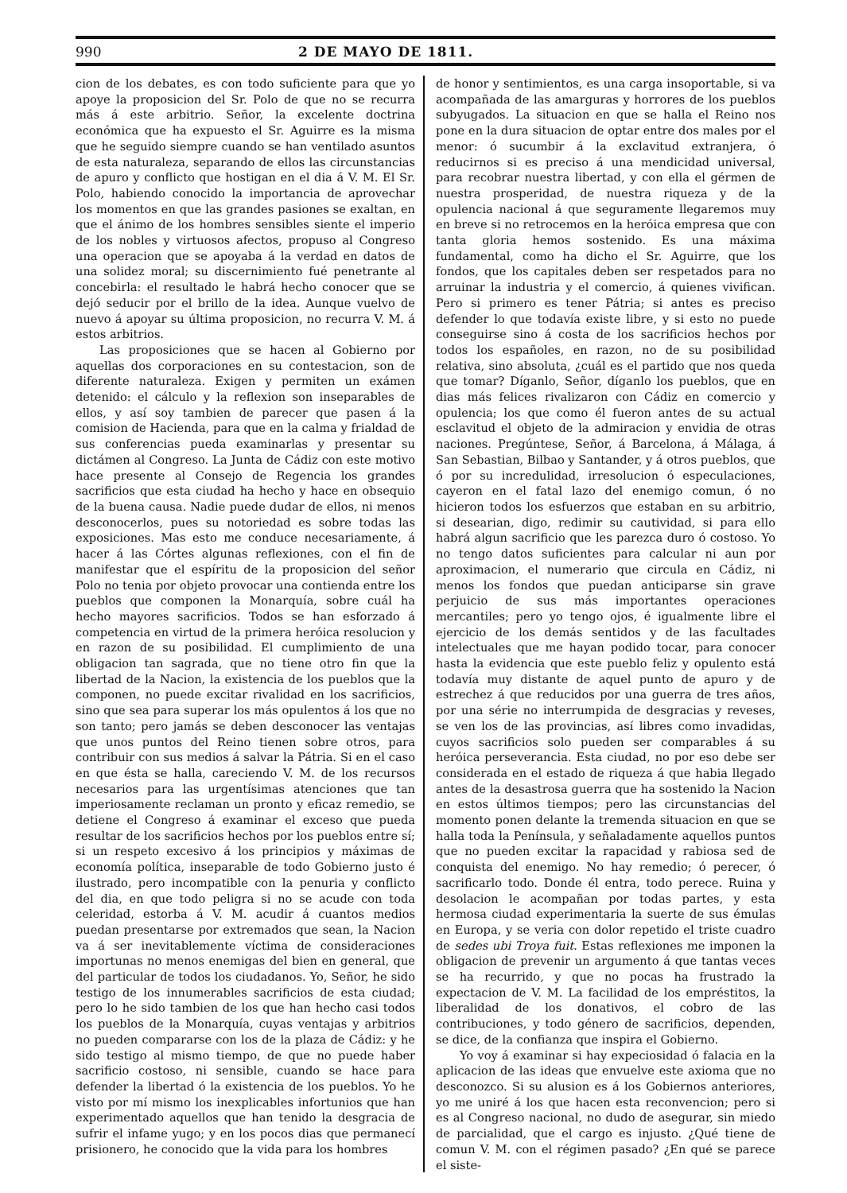990 2 DE MAYO DE 1811.
cion de los debates, es con todo suficiente para que yo apoye la proposicion del Sr. Polo de que no se recurra más á este arbitrio. Señor, la excelente doctrina económica que ha expuesto el Sr. Aguirre es la misma que he seguido siempre cuando se han ventilado asuntos de esta naturaleza, separando de ellos las circunstancias de apuro y conflicto que hostigan en el dia á V. M. El Sr. Polo, habiendo conocido la importancia de aprovechar los momentos en que las grandes pasiones se exaltan, en que el ánimo de los hombres sensibles siente el imperio de los nobles y virtuosos afectos, propuso al Congreso una operacion que se apoyaba á la verdad en datos de una solidez moral; su discernimiento fué penetrante al concebirla: el resultado le habrá hecho conocer que se dejó seducir por el brillo de la idea. Aunque vuelvo de nuevo á apoyar su última proposicion, no recurra V. M. á estos arbitrios.
Las proposiciones que se hacen al Gobierno por aquellas dos corporaciones en su contestacion, son de diferente naturaleza. Exigen y permiten un exámen detenido: el cálculo y la reflexion son inseparables de ellos, y así soy tambien de parecer que pasen á la comision de Hacienda, para que en la calma y frialdad de sus conferencias pueda examinarlas y presentar su dictámen al Congreso. La Junta de Cádiz con este motivo hace presente al Consejo de Regencia los grandes sacrificios que esta ciudad ha hecho y hace en obsequio de la buena causa. Nadie puede dudar de ellos, ni menos desconocerlos, pues su notoriedad es sobre todas las exposiciones. Mas esto me conduce necesariamente, á hacer á las Córtes algunas reflexiones, con el fin de manifestar que el espíritu de la proposicion del señor Polo no tenia por objeto provocar una contienda entre los pueblos que componen la Monarquía, sobre cuál ha hecho mayores sacrificios. Todos se han esforzado á competencia en virtud de la primera heróica resolucion y en razon de su posibilidad. El cumplimiento de una obligacion tan sagrada, que no tiene otro fin que la libertad de la Nacion, la existencia de los pueblos que la componen, no puede excitar rivalidad en los sacrificios, sino que sea para superar los más opulentos á los que no son tanto; pero jamás se deben desconocer las ventajas que unos puntos del Reino tienen sobre otros, para contribuir con sus medios á salvar la Pátria. Si en el caso en que ésta se halla, careciendo V. M. de los recursos necesarios para las urgentísimas atenciones que tan imperiosamente reclaman un pronto y eficaz remedio, se detiene el Congreso á examinar el exceso que pueda resultar de los sacrificios hechos por los pueblos entre sí; si un respeto excesivo á los principios y máximas de economía política, inseparable de todo Gobierno justo é ilustrado, pero incompatible con la penuria y conflicto del dia, en que todo peligra si no se acude con toda celeridad, estorba á V. M. acudir á cuantos medios puedan presentarse por extremados que sean, la Nacion va á ser inevitablemente víctima de consideraciones importunas no menos enemigas del bien en general, que del particular de todos los ciudadanos. Yo, Señor, he sido testigo de los innumerables sacrificios de esta ciudad; pero lo he sido tambien de los que han hecho casi todos los pueblos de la Monarquía, cuyas ventajas y arbitrios no pueden compararse con los de la plaza de Cádiz: y he sido testigo al mismo tiempo, de que no puede haber sacrificio costoso, ni sensible, cuando se hace para defender la libertad ó la existencia de los pueblos. Yo he visto por mí mismo los inexplicables infortunios que han experimentado aquellos que han tenido la desgracia de sufrir el infame yugo; y en los pocos dias que permanecí prisionero, he conocido que la vida para los hombres
de honor y sentimientos, es una carga insoportable, si va acompañada de las amarguras y horrores de los pueblos subyugados. La situacion en que se halla el Reino nos pone en la dura situacion de optar entre dos males por el menor: ó sucumbir á la exclavitud extranjera, ó reducirnos si es preciso á una mendicidad universal, para recobrar nuestra libertad, y con ella el gérmen de nuestra prosperidad, de nuestra riqueza y de la opulencia nacional á que seguramente llegaremos muy en breve si no retrocemos en la heróica empresa que con tanta gloria hemos sostenido. Es una máxima fundamental, como ha dicho el Sr. Aguirre, que los fondos, que los capitales deben ser respetados para no arruinar la industria y el comercio, á quienes vivifican. Pero si primero es tener Pátria; si antes es preciso defender lo que todavía existe libre, y si esto no puede conseguirse sino á costa de los sacrificios hechos por todos los españoles, en razon, no de su posibilidad relativa, sino absoluta, ¿cuál es el partido que nos queda que tomar? Díganlo, Señor, díganlo los pueblos, que en dias más felices rivalizaron con Cádiz en comercio y opulencia; los que como él fueron antes de su actual esclavitud el objeto de la admiracion y envidia de otras naciones. Pregúntese, Señor, á Barcelona, á Málaga, á San Sebastian, Bilbao y Santander, y á otros pueblos, que ó por su incredulidad, irresolucion ó especulaciones, cayeron en el fatal lazo del enemigo comun, ó no hicieron todos los esfuerzos que estaban en su arbitrio, si desearian, digo, redimir su cautividad, si para ello habrá algun sacrificio que les parezca duro ó costoso. Yo no tengo datos suficientes para calcular ni aun por aproximacion, el numerario que circula en Cádiz, ni menos los fondos que puedan anticiparse sin grave perjuicio de sus más importantes operaciones mercantiles; pero yo tengo ojos, é igualmente libre el ejercicio de los demás sentidos y de las facultades intelectuales que me hayan podido tocar, para conocer hasta la evidencia que este pueblo feliz y opulento está todavía muy distante de aquel punto de apuro y de estrechez á que reducidos por una guerra de tres años, por una série no interrumpida de desgracias y reveses, se ven los de las provincias, así libres como invadidas, cuyos sacrificios solo pueden ser comparables á su heróica perseverancia. Esta ciudad, no por eso debe ser considerada en el estado de riqueza á que habia llegado antes de la desastrosa guerra que ha sostenido la Nacion en estos últimos tiempos; pero las circunstancias del momento ponen delante la tremenda situacion en que se halla toda la Península, y señaladamente aquellos puntos que no pueden excitar la rapacidad y rabiosa sed de conquista del enemigo. No hay remedio; ó perecer, ó sacrificarlo todo. Donde él entra, todo perece. Ruina y desolacion le acompañan por todas partes, y esta hermosa ciudad experimentaria la suerte de sus émulas en Europa, y se veria con dolor repetido el triste cuadro de sedes ubi Troya fuit. Estas reflexiones me imponen la obligacion de prevenir un argumento á que tantas veces se ha recurrido, y que no pocas ha frustrado la expectacion de V. M. La facilidad de los empréstitos, la liberalidad de los donativos, el cobro de las contribuciones, y todo género de sacrificios, dependen, se dice, de la confianza que inspira el Gobierno.
Yo voy á examinar si hay expeciosidad ó falacia en la aplicacion de las ideas que envuelve este axioma que no desconozco. Si su alusion es á los Gobiernos anteriores, yo me uniré á los que hacen esta reconvencion; pero si es al Congreso nacional, no dudo de asegurar, sin miedo de parcialidad, que el cargo es injusto. ¿Qué tiene de comun V. M. con el régimen pasado? ¿En qué se parece el siste-